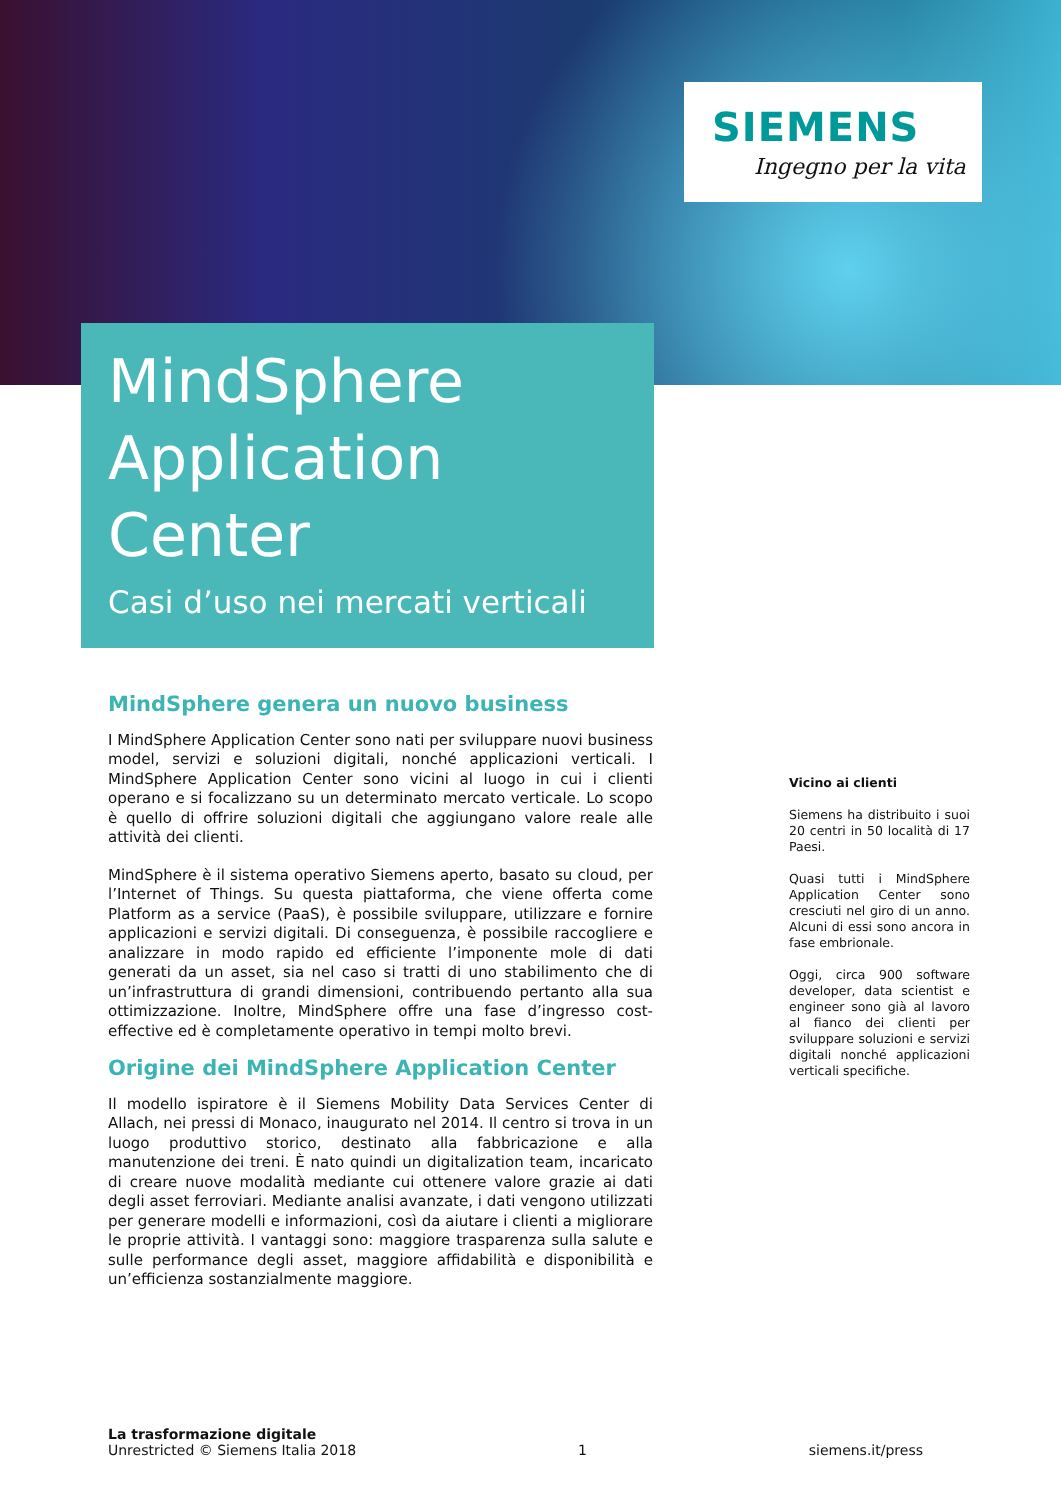SIEMENS
Ingegno per la vita
MindSphere
Application
Center
Casi d’uso nei mercati verticali
MindSphere genera un nuovo business
I MindSphere Application Center sono nati per sviluppare nuovi business model, servizi e soluzioni digitali, nonché applicazioni verticali. I MindSphere Application Center sono vicini al luogo in cui i clienti operano e si focalizzano su un determinato mercato verticale. Lo scopo è quello di offrire soluzioni digitali che aggiungano valore reale alle attività dei clienti.
MindSphere è il sistema operativo Siemens aperto, basato su cloud, per l’Internet of Things. Su questa piattaforma, che viene offerta come Platform as a service (PaaS), è possibile sviluppare, utilizzare e fornire applicazioni e servizi digitali. Di conseguenza, è possibile raccogliere e analizzare in modo rapido ed efficiente l’imponente mole di dati generati da un asset, sia nel caso si tratti di uno stabilimento che di un’infrastruttura di grandi dimensioni, contribuendo pertanto alla sua ottimizzazione. Inoltre, MindSphere offre una fase d’ingresso cost-effective ed è completamente operativo in tempi molto brevi.
Origine dei MindSphere Application Center
Il modello ispiratore è il Siemens Mobility Data Services Center di Allach, nei pressi di Monaco, inaugurato nel 2014. Il centro si trova in un luogo produttivo storico, destinato alla fabbricazione e alla manutenzione dei treni. È nato quindi un digitalization team, incaricato di creare nuove modalità mediante cui ottenere valore grazie ai dati degli asset ferroviari. Mediante analisi avanzate, i dati vengono utilizzati per generare modelli e informazioni, così da aiutare i clienti a migliorare le proprie attività. I vantaggi sono: maggiore trasparenza sulla salute e sulle performance degli asset, maggiore affidabilità e disponibilità e un’efficienza sostanzialmente maggiore.
Vicino ai clienti
Siemens ha distribuito i suoi 20 centri in 50 località di 17 Paesi.
Quasi tutti i MindSphere Application Center sono cresciuti nel giro di un anno. Alcuni di essi sono ancora in fase embrionale.
Oggi, circa 900 software developer, data scientist e engineer sono già al lavoro al fianco dei clienti per sviluppare soluzioni e servizi digitali nonché applicazioni verticali specifiche.
La trasformazione digitale
Unrestricted © Siemens Italia 2018
1
siemens.it/press